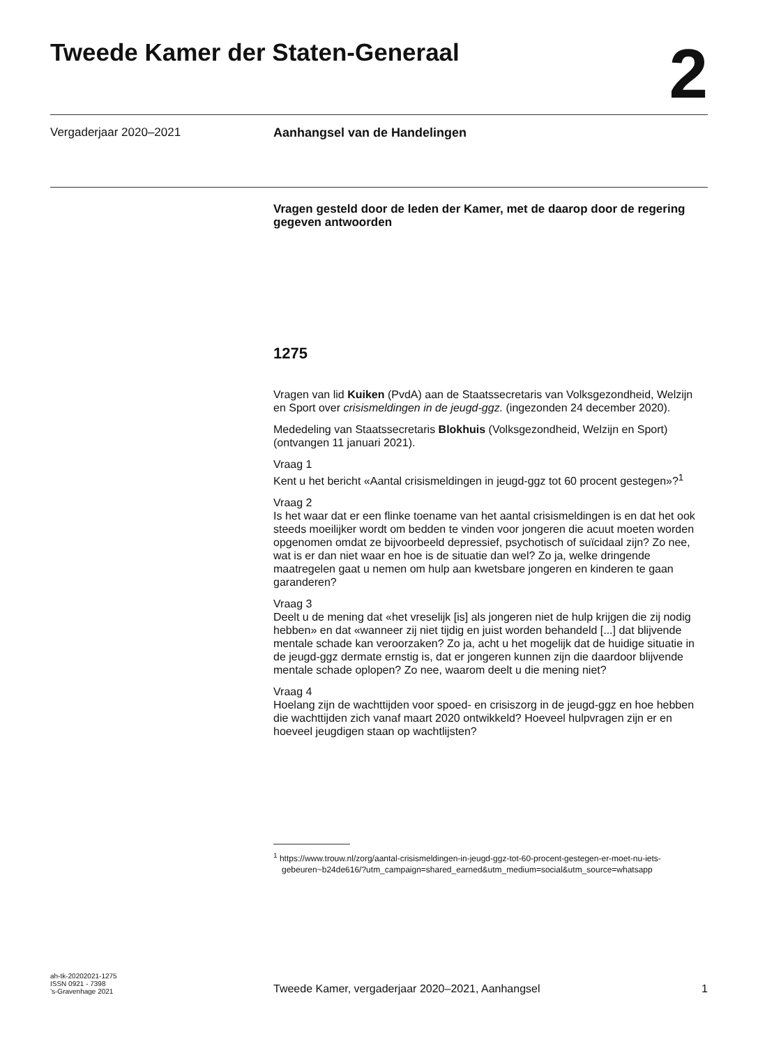Tweede Kamer der Staten-Generaal
2
Vergaderjaar 2020–2021 Aanhangsel van de Handelingen
Vragen gesteld door de leden der Kamer, met de daarop door de regering gegeven antwoorden
1275
Vragen van lid Kuiken (PvdA) aan de Staatssecretaris van Volksgezondheid, Welzijn en Sport over crisismeldingen in de jeugd-ggz. (ingezonden 24 december 2020).
Mededeling van Staatssecretaris Blokhuis (Volksgezondheid, Welzijn en Sport) (ontvangen 11 januari 2021).
Vraag 1
Kent u het bericht «Aantal crisismeldingen in jeugd-ggz tot 60 procent gestegen»?<sup>1</sup>
Vraag 2
Is het waar dat er een flinke toename van het aantal crisismeldingen is en dat het ook steeds moeilijker wordt om bedden te vinden voor jongeren die acuut moeten worden opgenomen omdat ze bijvoorbeeld depressief, psychotisch of suïcidaal zijn? Zo nee, wat is er dan niet waar en hoe is de situatie dan wel? Zo ja, welke dringende maatregelen gaat u nemen om hulp aan kwetsbare jongeren en kinderen te gaan garanderen?
Vraag 3
Deelt u de mening dat «het vreselijk [is] als jongeren niet de hulp krijgen die zij nodig hebben» en dat «wanneer zij niet tijdig en juist worden behandeld [...] dat blijvende mentale schade kan veroorzaken? Zo ja, acht u het mogelijk dat de huidige situatie in de jeugd-ggz dermate ernstig is, dat er jongeren kunnen zijn die daardoor blijvende mentale schade oplopen? Zo nee, waarom deelt u die mening niet?
Vraag 4
Hoelang zijn de wachttijden voor spoed- en crisiszorg in de jeugd-ggz en hoe hebben die wachttijden zich vanaf maart 2020 ontwikkeld? Hoeveel hulpvragen zijn er en hoeveel jeugdigen staan op wachtlijsten?
<sup>1</sup> https://www.trouw.nl/zorg/aantal-crisismeldingen-in-jeugd-ggz-tot-60-procent-gestegen-er-moet-nu-iets-gebeuren~b24de616/?utm_campaign=shared_earned&utm_medium=social&utm_source=whatsapp
ah-tk-20202021-1275
ISSN 0921 - 7398
’s-Gravenhage 2021
Tweede Kamer, vergaderjaar 2020–2021, Aanhangsel
1